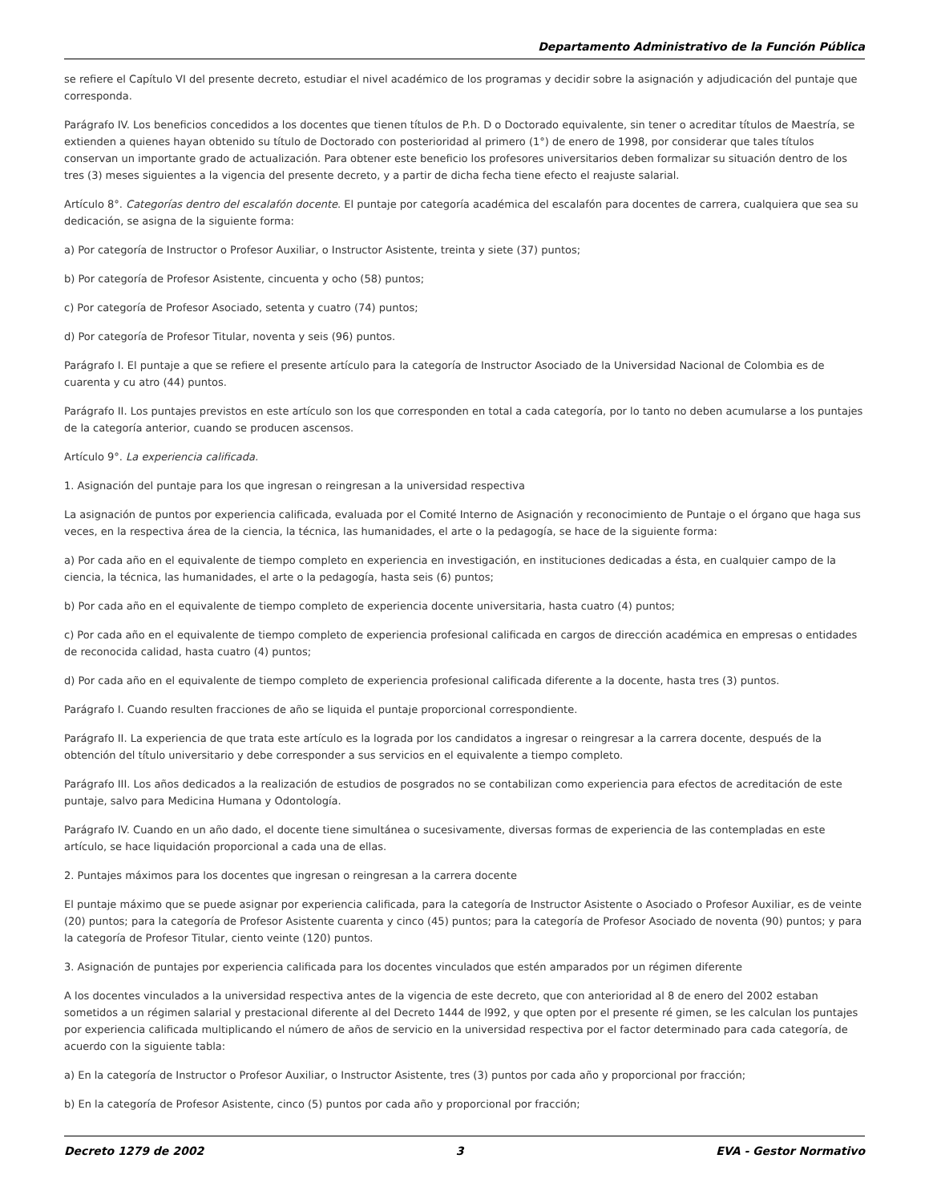Departamento Administrativo de la Función Pública
se refiere el Capítulo VI del presente decreto, estudiar el nivel académico de los programas y decidir sobre la asignación y adjudicación del puntaje que corresponda.
Parágrafo IV. Los beneficios concedidos a los docentes que tienen títulos de P.h. D o Doctorado equivalente, sin tener o acreditar títulos de Maestría, se extienden a quienes hayan obtenido su título de Doctorado con posterioridad al primero (1°) de enero de 1998, por considerar que tales títulos conservan un importante grado de actualización. Para obtener este beneficio los profesores universitarios deben formalizar su situación dentro de los tres (3) meses siguientes a la vigencia del presente decreto, y a partir de dicha fecha tiene efecto el reajuste salarial.
Artículo 8°. Categorías dentro del escalafón docente. El puntaje por categoría académica del escalafón para docentes de carrera, cualquiera que sea su dedicación, se asigna de la siguiente forma:
a) Por categoría de Instructor o Profesor Auxiliar, o Instructor Asistente, treinta y siete (37) puntos;
b) Por categoría de Profesor Asistente, cincuenta y ocho (58) puntos;
c) Por categoría de Profesor Asociado, setenta y cuatro (74) puntos;
d) Por categoría de Profesor Titular, noventa y seis (96) puntos.
Parágrafo I. El puntaje a que se refiere el presente artículo para la categoría de Instructor Asociado de la Universidad Nacional de Colombia es de cuarenta y cu atro (44) puntos.
Parágrafo II. Los puntajes previstos en este artículo son los que corresponden en total a cada categoría, por lo tanto no deben acumularse a los puntajes de la categoría anterior, cuando se producen ascensos.
Artículo 9°. La experiencia calificada.
1. Asignación del puntaje para los que ingresan o reingresan a la universidad respectiva
La asignación de puntos por experiencia calificada, evaluada por el Comité Interno de Asignación y reconocimiento de Puntaje o el órgano que haga sus veces, en la respectiva área de la ciencia, la técnica, las humanidades, el arte o la pedagogía, se hace de la siguiente forma:
a) Por cada año en el equivalente de tiempo completo en experiencia en investigación, en instituciones dedicadas a ésta, en cualquier campo de la ciencia, la técnica, las humanidades, el arte o la pedagogía, hasta seis (6) puntos;
b) Por cada año en el equivalente de tiempo completo de experiencia docente universitaria, hasta cuatro (4) puntos;
c) Por cada año en el equivalente de tiempo completo de experiencia profesional calificada en cargos de dirección académica en empresas o entidades de reconocida calidad, hasta cuatro (4) puntos;
d) Por cada año en el equivalente de tiempo completo de experiencia profesional calificada diferente a la docente, hasta tres (3) puntos.
Parágrafo I. Cuando resulten fracciones de año se liquida el puntaje proporcional correspondiente.
Parágrafo II. La experiencia de que trata este artículo es la lograda por los candidatos a ingresar o reingresar a la carrera docente, después de la obtención del título universitario y debe corresponder a sus servicios en el equivalente a tiempo completo.
Parágrafo III. Los años dedicados a la realización de estudios de posgrados no se contabilizan como experiencia para efectos de acreditación de este puntaje, salvo para Medicina Humana y Odontología.
Parágrafo IV. Cuando en un año dado, el docente tiene simultánea o sucesivamente, diversas formas de experiencia de las contempladas en este artículo, se hace liquidación proporcional a cada una de ellas.
2. Puntajes máximos para los docentes que ingresan o reingresan a la carrera docente
El puntaje máximo que se puede asignar por experiencia calificada, para la categoría de Instructor Asistente o Asociado o Profesor Auxiliar, es de veinte (20) puntos; para la categoría de Profesor Asistente cuarenta y cinco (45) puntos; para la categoría de Profesor Asociado de noventa (90) puntos; y para la categoría de Profesor Titular, ciento veinte (120) puntos.
3. Asignación de puntajes por experiencia calificada para los docentes vinculados que estén amparados por un régimen diferente
A los docentes vinculados a la universidad respectiva antes de la vigencia de este decreto, que con anterioridad al 8 de enero del 2002 estaban sometidos a un régimen salarial y prestacional diferente al del Decreto 1444 de l992, y que opten por el presente ré gimen, se les calculan los puntajes por experiencia calificada multiplicando el número de años de servicio en la universidad respectiva por el factor determinado para cada categoría, de acuerdo con la siguiente tabla:
a) En la categoría de Instructor o Profesor Auxiliar, o Instructor Asistente, tres (3) puntos por cada año y proporcional por fracción;
b) En la categoría de Profesor Asistente, cinco (5) puntos por cada año y proporcional por fracción;
Decreto 1279 de 2002 3 EVA - Gestor Normativo